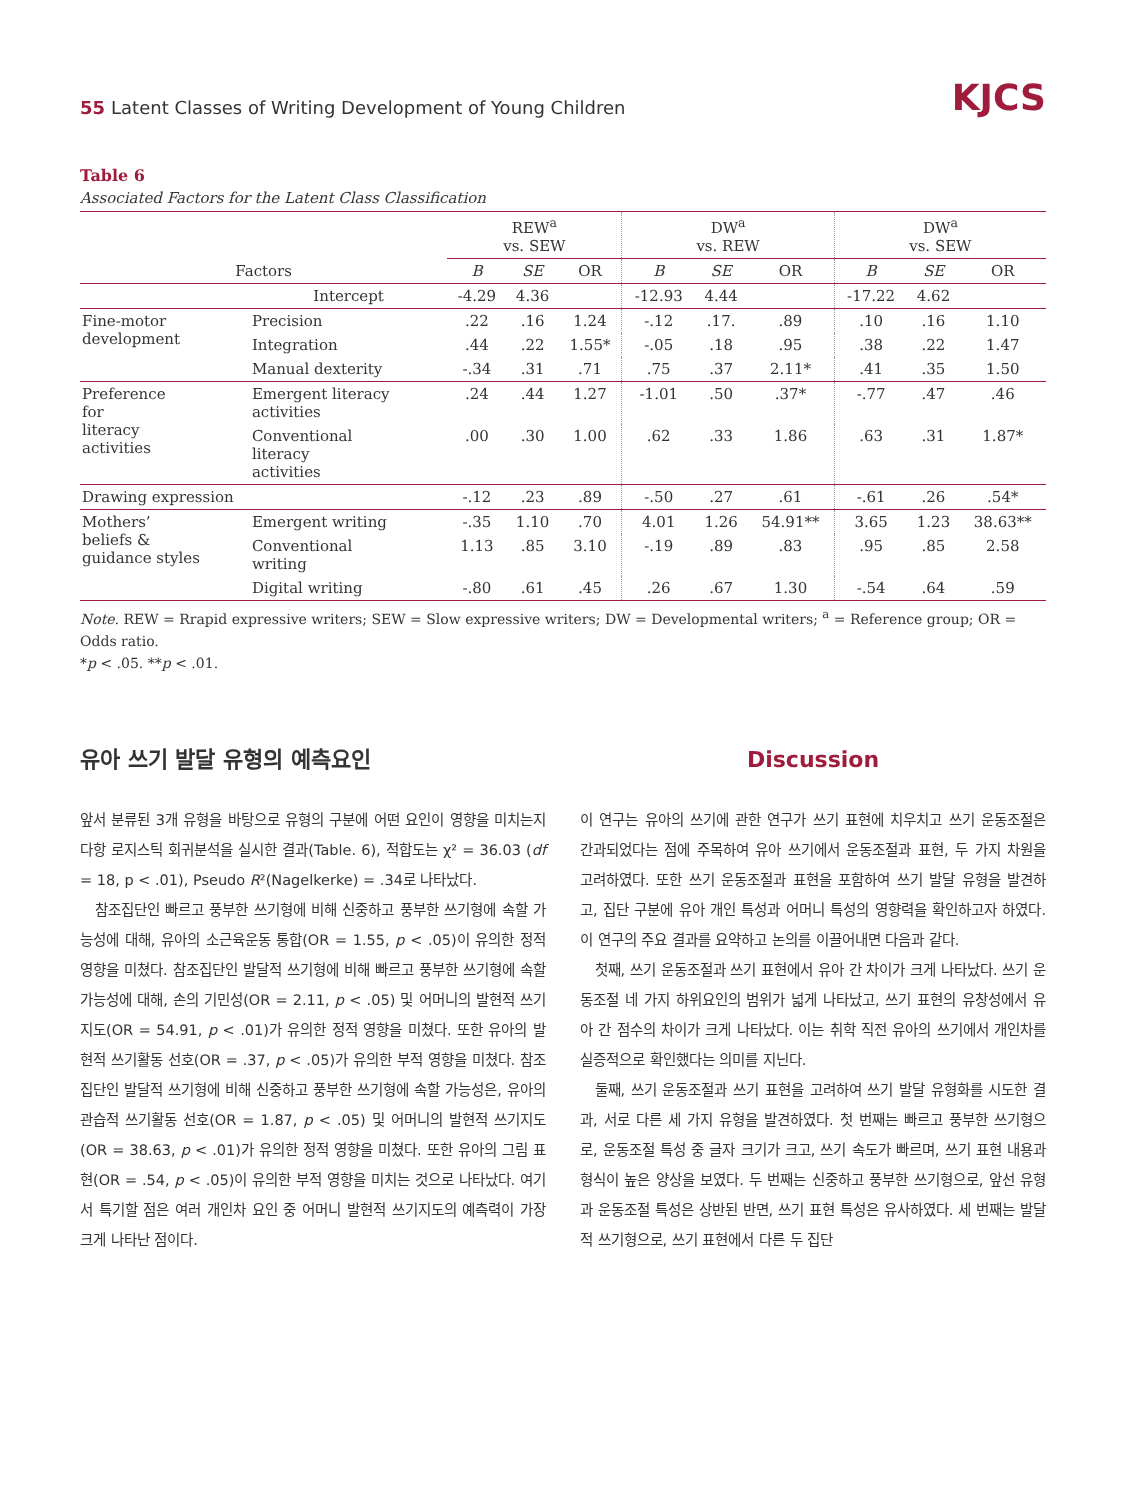55 Latent Classes of Writing Development of Young Children
KJCS
Table 6
Associated Factors for the Latent Class Classification
| | | REW<sup>a</sup> vs. SEW | | | DW<sup>a</sup> vs. REW | | | DW<sup>a</sup> vs. SEW | | |
| --- | --- | --- | --- | --- | --- | --- | --- | --- | --- | --- |
| Factors | | B | SE | OR | B | SE | OR | B | SE | OR |
| | Intercept | -4.29 | 4.36 | | -12.93 | 4.44 | | -17.22 | 4.62 | |
| Fine-motor development | Precision | .22 | .16 | 1.24 | -.12 | .17. | .89 | .10 | .16 | 1.10 |
| | Integration | .44 | .22 | 1.55* | -.05 | .18 | .95 | .38 | .22 | 1.47 |
| | Manual dexterity | -.34 | .31 | .71 | .75 | .37 | 2.11* | .41 | .35 | 1.50 |
| Preference for literacy activities | Emergent literacy activities | .24 | .44 | 1.27 | -1.01 | .50 | .37* | -.77 | .47 | .46 |
| | Conventional literacy activities | .00 | .30 | 1.00 | .62 | .33 | 1.86 | .63 | .31 | 1.87* |
| Drawing expression | | -.12 | .23 | .89 | -.50 | .27 | .61 | -.61 | .26 | .54* |
| Mothers’ beliefs & guidance styles | Emergent writing | -.35 | 1.10 | .70 | 4.01 | 1.26 | 54.91** | 3.65 | 1.23 | 38.63** |
| | Conventional writing | 1.13 | .85 | 3.10 | -.19 | .89 | .83 | .95 | .85 | 2.58 |
| | Digital writing | -.80 | .61 | .45 | .26 | .67 | 1.30 | -.54 | .64 | .59 |
Note. REW = Rrapid expressive writers; SEW = Slow expressive writers; DW = Developmental writers; <sup>a</sup> = Reference group; OR = Odds ratio.
*p < .05. **p < .01.
유아 쓰기 발달 유형의 예측요인
앞서 분류된 3개 유형을 바탕으로 유형의 구분에 어떤 요인이 영향을 미치는지 다항 로지스틱 회귀분석을 실시한 결과(Table. 6), 적합도는 χ² = 36.03 (df = 18, p < .01), Pseudo R²(Nagelkerke) = .34로 나타났다.
참조집단인 빠르고 풍부한 쓰기형에 비해 신중하고 풍부한 쓰기형에 속할 가능성에 대해, 유아의 소근육운동 통합(OR = 1.55, p < .05)이 유의한 정적 영향을 미쳤다. 참조집단인 발달적 쓰기형에 비해 빠르고 풍부한 쓰기형에 속할 가능성에 대해, 손의 기민성(OR = 2.11, p < .05) 및 어머니의 발현적 쓰기지도(OR = 54.91, p < .01)가 유의한 정적 영향을 미쳤다. 또한 유아의 발현적 쓰기활동 선호(OR = .37, p < .05)가 유의한 부적 영향을 미쳤다. 참조집단인 발달적 쓰기형에 비해 신중하고 풍부한 쓰기형에 속할 가능성은, 유아의 관습적 쓰기활동 선호(OR = 1.87, p < .05) 및 어머니의 발현적 쓰기지도(OR = 38.63, p < .01)가 유의한 정적 영향을 미쳤다. 또한 유아의 그림 표현(OR = .54, p < .05)이 유의한 부적 영향을 미치는 것으로 나타났다. 여기서 특기할 점은 여러 개인차 요인 중 어머니 발현적 쓰기지도의 예측력이 가장 크게 나타난 점이다.
Discussion
이 연구는 유아의 쓰기에 관한 연구가 쓰기 표현에 치우치고 쓰기 운동조절은 간과되었다는 점에 주목하여 유아 쓰기에서 운동조절과 표현, 두 가지 차원을 고려하였다. 또한 쓰기 운동조절과 표현을 포함하여 쓰기 발달 유형을 발견하고, 집단 구분에 유아 개인 특성과 어머니 특성의 영향력을 확인하고자 하였다. 이 연구의 주요 결과를 요약하고 논의를 이끌어내면 다음과 같다.
첫째, 쓰기 운동조절과 쓰기 표현에서 유아 간 차이가 크게 나타났다. 쓰기 운동조절 네 가지 하위요인의 범위가 넓게 나타났고, 쓰기 표현의 유창성에서 유아 간 점수의 차이가 크게 나타났다. 이는 취학 직전 유아의 쓰기에서 개인차를 실증적으로 확인했다는 의미를 지닌다.
둘째, 쓰기 운동조절과 쓰기 표현을 고려하여 쓰기 발달 유형화를 시도한 결과, 서로 다른 세 가지 유형을 발견하였다. 첫 번째는 빠르고 풍부한 쓰기형으로, 운동조절 특성 중 글자 크기가 크고, 쓰기 속도가 빠르며, 쓰기 표현 내용과 형식이 높은 양상을 보였다. 두 번째는 신중하고 풍부한 쓰기형으로, 앞선 유형과 운동조절 특성은 상반된 반면, 쓰기 표현 특성은 유사하였다. 세 번째는 발달적 쓰기형으로, 쓰기 표현에서 다른 두 집단